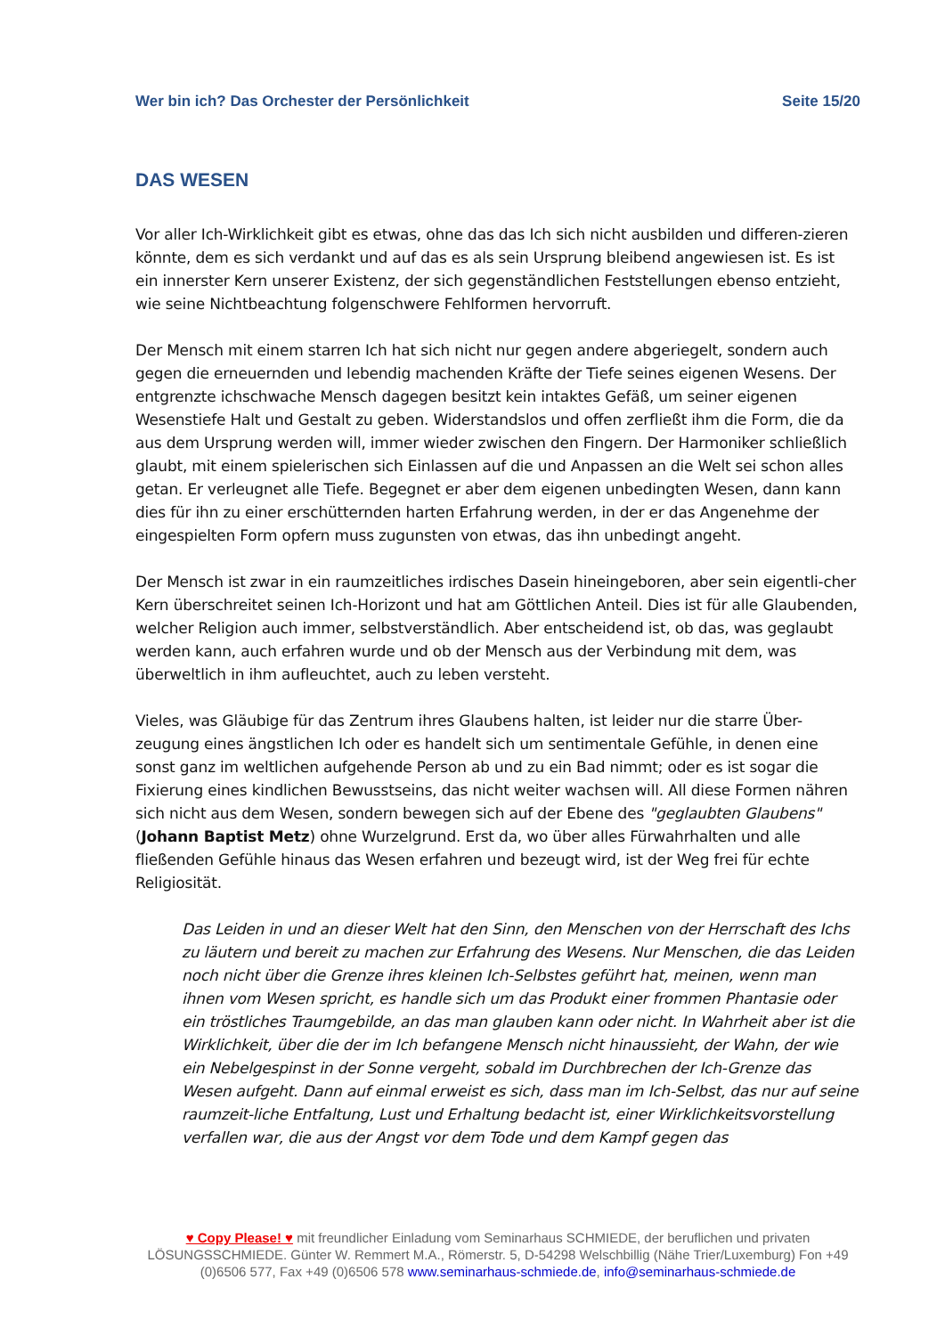Wer bin ich? Das Orchester der Persönlichkeit Seite 15/20
DAS WESEN
Vor aller Ich-Wirklichkeit gibt es etwas, ohne das das Ich sich nicht ausbilden und differen-zieren könnte, dem es sich verdankt und auf das es als sein Ursprung bleibend angewiesen ist. Es ist ein innerster Kern unserer Existenz, der sich gegenständlichen Feststellungen ebenso entzieht, wie seine Nichtbeachtung folgenschwere Fehlformen hervorruft.
Der Mensch mit einem starren Ich hat sich nicht nur gegen andere abgeriegelt, sondern auch gegen die erneuernden und lebendig machenden Kräfte der Tiefe seines eigenen Wesens. Der entgrenzte ichschwache Mensch dagegen besitzt kein intaktes Gefäß, um seiner eigenen Wesenstiefe Halt und Gestalt zu geben. Widerstandslos und offen zerfließt ihm die Form, die da aus dem Ursprung werden will, immer wieder zwischen den Fingern. Der Harmoniker schließlich glaubt, mit einem spielerischen sich Einlassen auf die und Anpassen an die Welt sei schon alles getan. Er verleugnet alle Tiefe. Begegnet er aber dem eigenen unbedingten Wesen, dann kann dies für ihn zu einer erschütternden harten Erfahrung werden, in der er das Angenehme der eingespielten Form opfern muss zugunsten von etwas, das ihn unbedingt angeht.
Der Mensch ist zwar in ein raumzeitliches irdisches Dasein hineingeboren, aber sein eigentli-cher Kern überschreitet seinen Ich-Horizont und hat am Göttlichen Anteil. Dies ist für alle Glaubenden, welcher Religion auch immer, selbstverständlich. Aber entscheidend ist, ob das, was geglaubt werden kann, auch erfahren wurde und ob der Mensch aus der Verbindung mit dem, was überweltlich in ihm aufleuchtet, auch zu leben versteht.
Vieles, was Gläubige für das Zentrum ihres Glaubens halten, ist leider nur die starre Über-zeugung eines ängstlichen Ich oder es handelt sich um sentimentale Gefühle, in denen eine sonst ganz im weltlichen aufgehende Person ab und zu ein Bad nimmt; oder es ist sogar die Fixierung eines kindlichen Bewusstseins, das nicht weiter wachsen will. All diese Formen nähren sich nicht aus dem Wesen, sondern bewegen sich auf der Ebene des "geglaubten Glaubens" (Johann Baptist Metz) ohne Wurzelgrund. Erst da, wo über alles Fürwahrhalten und alle fließenden Gefühle hinaus das Wesen erfahren und bezeugt wird, ist der Weg frei für echte Religiosität.
Das Leiden in und an dieser Welt hat den Sinn, den Menschen von der Herrschaft des Ichs zu läutern und bereit zu machen zur Erfahrung des Wesens. Nur Menschen, die das Leiden noch nicht über die Grenze ihres kleinen Ich-Selbstes geführt hat, meinen, wenn man ihnen vom Wesen spricht, es handle sich um das Produkt einer frommen Phantasie oder ein tröstliches Traumgebilde, an das man glauben kann oder nicht. In Wahrheit aber ist die Wirklichkeit, über die der im Ich befangene Mensch nicht hinaussieht, der Wahn, der wie ein Nebelgespinst in der Sonne vergeht, sobald im Durchbrechen der Ich-Grenze das Wesen aufgeht. Dann auf einmal erweist es sich, dass man im Ich-Selbst, das nur auf seine raumzeit-liche Entfaltung, Lust und Erhaltung bedacht ist, einer Wirklichkeitsvorstellung verfallen war, die aus der Angst vor dem Tode und dem Kampf gegen das
♥ Copy Please! ♥ mit freundlicher Einladung vom Seminarhaus SCHMIEDE, der beruflichen und privaten LÖSUNGSSCHMIEDE. Günter W. Remmert M.A., Römerstr. 5, D-54298 Welschbillig (Nähe Trier/Luxemburg) Fon +49 (0)6506 577, Fax +49 (0)6506 578 www.seminarhaus-schmiede.de, info@seminarhaus-schmiede.de